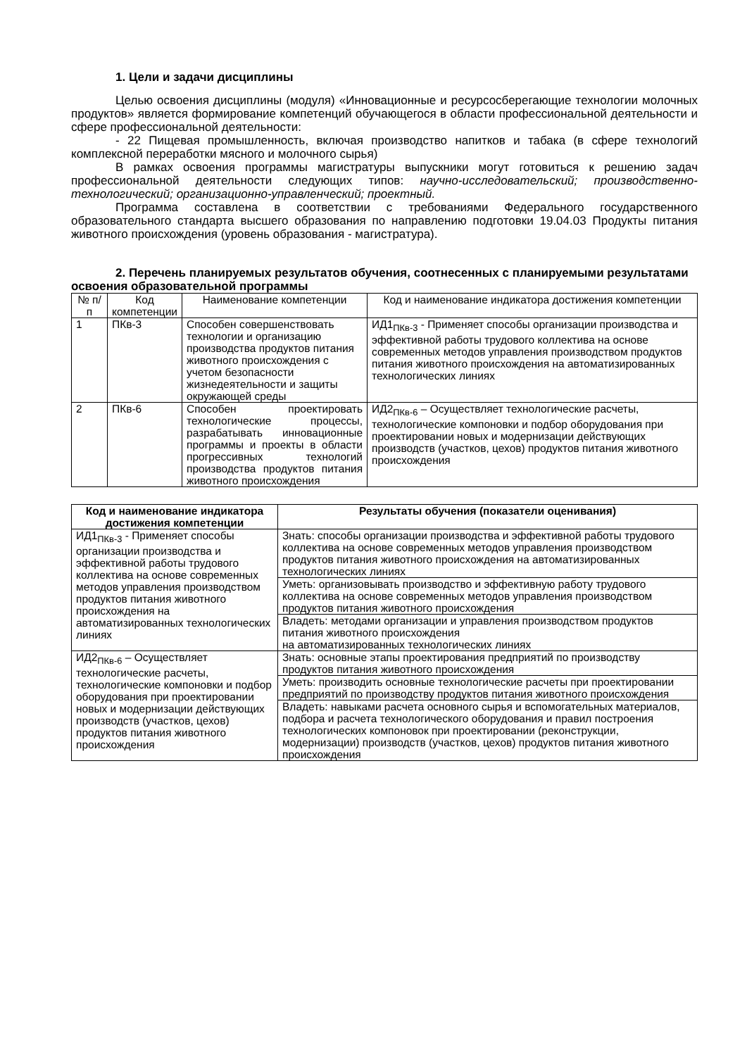1. Цели и задачи дисциплины
Целью освоения дисциплины (модуля) «Инновационные и ресурсосберегающие технологии молочных продуктов» является формирование компетенций обучающегося в области профессиональной деятельности и сфере профессиональной деятельности:
- 22 Пищевая промышленность, включая производство напитков и табака (в сфере технологий комплексной переработки мясного и молочного сырья)
В рамках освоения программы магистратуры выпускники могут готовиться к решению задач профессиональной деятельности следующих типов: научно-исследовательский; производственно-технологический; организационно-управленческий; проектный.
Программа составлена в соответствии с требованиями Федерального государственного образовательного стандарта высшего образования по направлению подготовки 19.04.03 Продукты питания животного происхождения (уровень образования - магистратура).
2. Перечень планируемых результатов обучения, соотнесенных с планируемыми результатами освоения образовательной программы
| № п/п | Код компетенции | Наименование компетенции | Код и наименование индикатора достижения компетенции |
| --- | --- | --- | --- |
| 1 | ПКв-3 | Способен совершенствовать технологии и организацию производства продуктов питания животного происхождения с учетом безопасности жизнедеятельности и защиты окружающей среды | ИД1<sub>ПКв-3</sub> - Применяет способы организации производства и эффективной работы трудового коллектива на основе современных методов управления производством продуктов питания животного происхождения на автоматизированных технологических линиях |
| 2 | ПКв-6 | Способен проектировать технологические процессы, разрабатывать инновационные программы и проекты в области прогрессивных технологий производства продуктов питания животного происхождения | ИД2<sub>ПКв-6</sub> – Осуществляет технологические расчеты, технологические компоновки и подбор оборудования при проектировании новых и модернизации действующих производств (участков, цехов) продуктов питания животного происхождения |
| Код и наименование индикатора достижения компетенции | Результаты обучения (показатели оценивания) |
| --- | --- |
| ИД1<sub>ПКв-3</sub> - Применяет способы организации производства и эффективной работы трудового коллектива на основе современных методов управления производством продуктов питания животного происхождения на автоматизированных технологических линиях | Знать: способы организации производства и эффективной работы трудового коллектива на основе современных методов управления производством продуктов питания животного происхождения на автоматизированных технологических линиях |
| | Уметь: организовывать производство и эффективную работу трудового коллектива на основе современных методов управления производством продуктов питания животного происхождения |
| | Владеть: методами организации и управления производством продуктов питания животного происхождения на автоматизированных технологических линиях |
| ИД2<sub>ПКв-6</sub> – Осуществляет технологические расчеты, технологические компоновки и подбор оборудования при проектировании новых и модернизации действующих производств (участков, цехов) продуктов питания животного происхождения | Знать: основные этапы проектирования предприятий по производству продуктов питания животного происхождения |
| | Уметь: производить основные технологические расчеты при проектировании предприятий по производству продуктов питания животного происхождения |
| | Владеть: навыками расчета основного сырья и вспомогательных материалов, подбора и расчета технологического оборудования и правил построения технологических компоновок при проектировании (реконструкции, модернизации) производств (участков, цехов) продуктов питания животного происхождения |